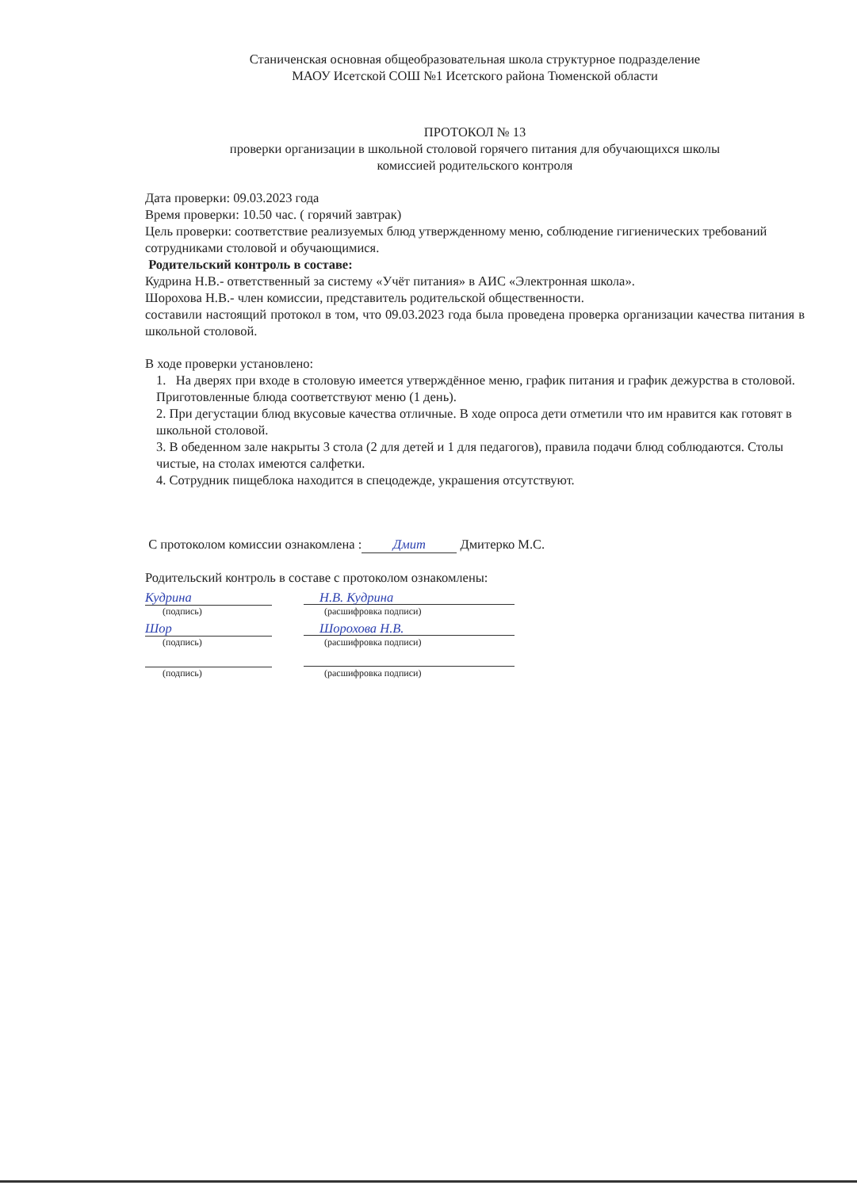Станиченская основная общеобразовательная школа структурное подразделение
МАОУ Исетской СОШ №1 Исетского района Тюменской области
ПРОТОКОЛ № 13
проверки организации в школьной столовой горячего питания для обучающихся школы
комиссией родительского контроля
Дата проверки: 09.03.2023 года
Время проверки: 10.50 час. ( горячий завтрак)
Цель проверки: соответствие реализуемых блюд утвержденному меню, соблюдение гигиенических требований сотрудниками столовой и обучающимися.
Родительский контроль в составе:
Кудрина Н.В.- ответственный за систему «Учёт питания» в АИС «Электронная школа».
Шорохова Н.В.- член комиссии, представитель родительской общественности.
составили настоящий протокол в том, что 09.03.2023 года была проведена проверка организации качества питания в школьной столовой.
В ходе проверки установлено:
1. На дверях при входе в столовую имеется утверждённое меню, график питания и график дежурства в столовой. Приготовленные блюда соответствуют меню (1 день).
2. При дегустации блюд вкусовые качества отличные. В ходе опроса дети отметили что им нравится как готовят в школьной столовой.
3. В обеденном зале накрыты 3 стола (2 для детей и 1 для педагогов), правила подачи блюд соблюдаются. Столы чистые, на столах имеются салфетки.
4. Сотрудник пищеблока находится в спецодежде, украшения отсутствуют.
С протоколом комиссии ознакомлена : Дмит Дмитерко М.С.
Родительский контроль в составе с протоколом ознакомлены:
Кудрина Н.В. Кудрина
(подпись) (расшифровка подписи)
Шор Шорохова Н.В.
(подпись) (расшифровка подписи)
(подпись) (расшифровка подписи)